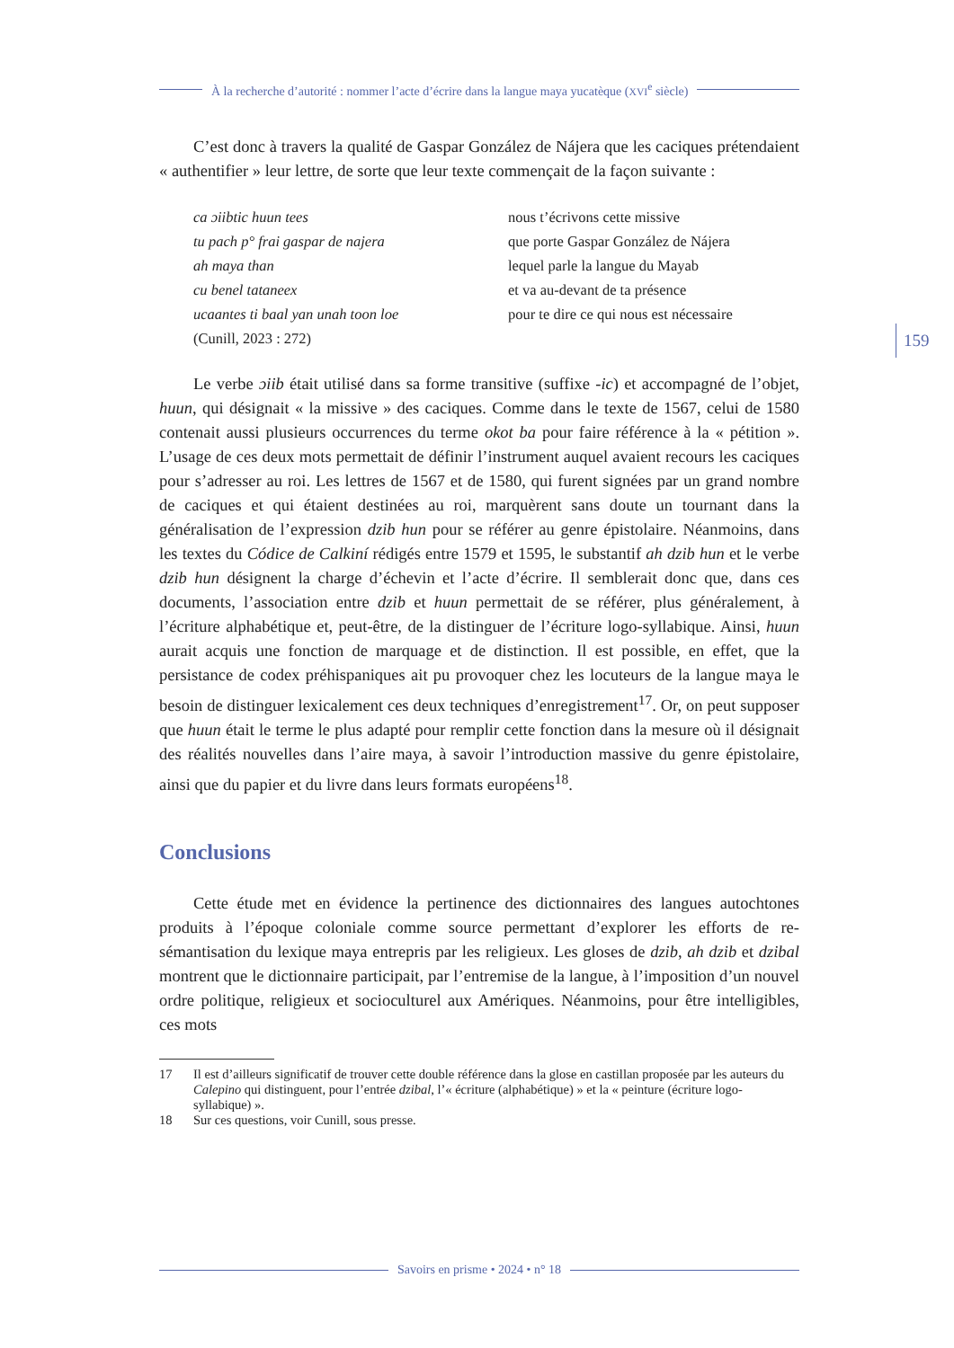À la recherche d’autorité : nommer l’acte d’écrire dans la langue maya yucatèque (XVI<sup>e</sup> siècle)
C’est donc à travers la qualité de Gaspar González de Nájera que les caciques prétendaient « authentifier » leur lettre, de sorte que leur texte commençait de la façon suivante :
ca ɔiibtic huun tees nous t’écrivons cette missive
tu pach p° frai gaspar de najera que porte Gaspar González de Nájera
ah maya than lequel parle la langue du Mayab
cu benel tataneex et va au-devant de ta présence
ucaantes ti baal yan unah toon loe pour te dire ce qui nous est nécessaire
(Cunill, 2023 : 272)
Le verbe ɔiib était utilisé dans sa forme transitive (suffixe -ic) et accompagné de l’objet, huun, qui désignait « la missive » des caciques. Comme dans le texte de 1567, celui de 1580 contenait aussi plusieurs occurrences du terme okot ba pour faire référence à la « pétition ». L’usage de ces deux mots permettait de définir l’instrument auquel avaient recours les caciques pour s’adresser au roi. Les lettres de 1567 et de 1580, qui furent signées par un grand nombre de caciques et qui étaient destinées au roi, marquèrent sans doute un tournant dans la généralisation de l’expression dzib hun pour se référer au genre épistolaire. Néanmoins, dans les textes du Códice de Calkiní rédigés entre 1579 et 1595, le substantif ah dzib hun et le verbe dzib hun désignent la charge d’échevin et l’acte d’écrire. Il semblerait donc que, dans ces documents, l’association entre dzib et huun permettait de se référer, plus généralement, à l’écriture alphabétique et, peut-être, de la distinguer de l’écriture logo-syllabique. Ainsi, huun aurait acquis une fonction de marquage et de distinction. Il est possible, en effet, que la persistance de codex préhispaniques ait pu provoquer chez les locuteurs de la langue maya le besoin de distinguer lexicalement ces deux techniques d’enregistrement<sup>17</sup>. Or, on peut supposer que huun était le terme le plus adapté pour remplir cette fonction dans la mesure où il désignait des réalités nouvelles dans l’aire maya, à savoir l’introduction massive du genre épistolaire, ainsi que du papier et du livre dans leurs formats européens<sup>18</sup>.
Conclusions
Cette étude met en évidence la pertinence des dictionnaires des langues autochtones produits à l’époque coloniale comme source permettant d’explorer les efforts de re-sémantisation du lexique maya entrepris par les religieux. Les gloses de dzib, ah dzib et dzibal montrent que le dictionnaire participait, par l’entremise de la langue, à l’imposition d’un nouvel ordre politique, religieux et socioculturel aux Amériques. Néanmoins, pour être intelligibles, ces mots
17 Il est d’ailleurs significatif de trouver cette double référence dans la glose en castillan proposée par les auteurs du Calepino qui distinguent, pour l’entrée dzibal, l’« écriture (alphabétique) » et la « peinture (écriture logo-syllabique) ».
18 Sur ces questions, voir Cunill, sous presse.
159
Savoirs en prisme • 2024 • n° 18